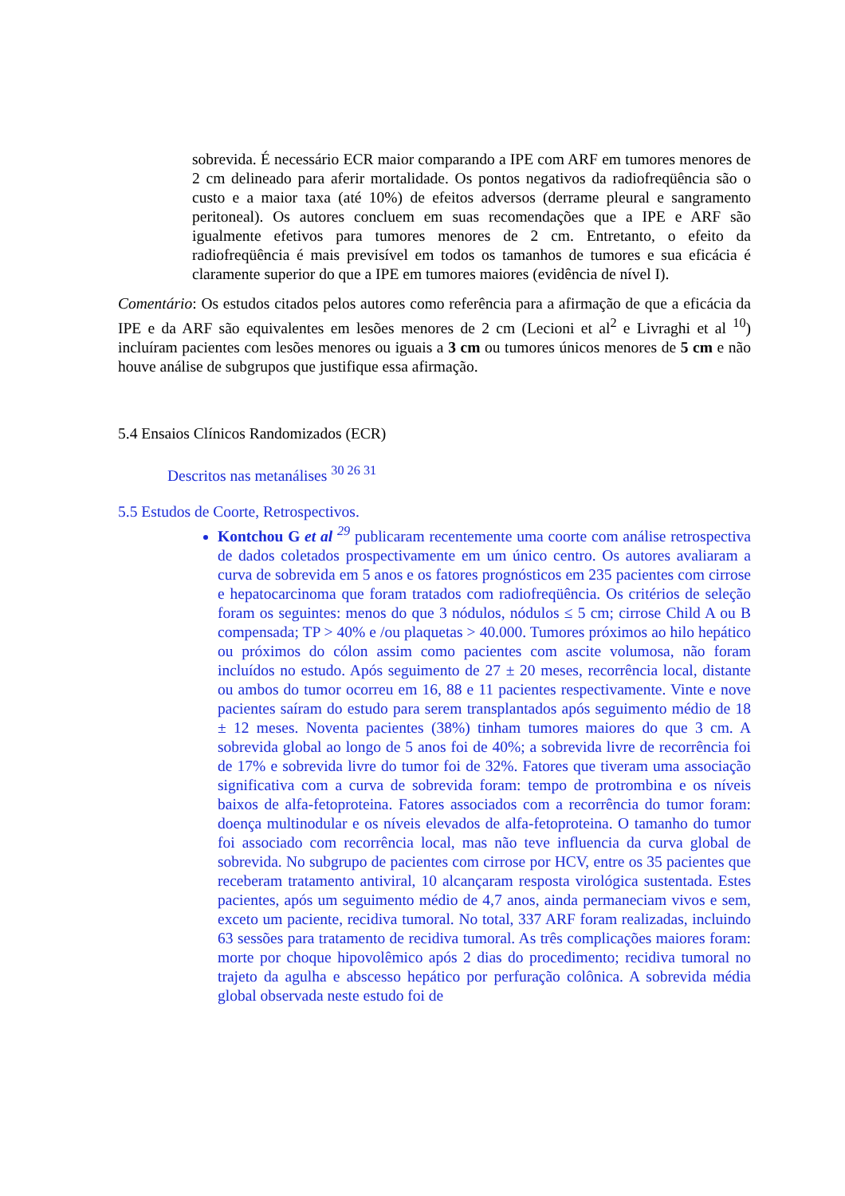sobrevida. É necessário ECR maior comparando a IPE com ARF em tumores menores de 2 cm delineado para aferir mortalidade. Os pontos negativos da radiofreqüência são o custo e a maior taxa (até 10%) de efeitos adversos (derrame pleural e sangramento peritoneal). Os autores concluem em suas recomendações que a IPE e ARF são igualmente efetivos para tumores menores de 2 cm. Entretanto, o efeito da radiofreqüência é mais previsível em todos os tamanhos de tumores e sua eficácia é claramente superior do que a IPE em tumores maiores (evidência de nível I).
Comentário: Os estudos citados pelos autores como referência para a afirmação de que a eficácia da IPE e da ARF são equivalentes em lesões menores de 2 cm (Lecioni et al<sup>2</sup> e Livraghi et al <sup>10</sup>) incluíram pacientes com lesões menores ou iguais a 3 cm ou tumores únicos menores de 5 cm e não houve análise de subgrupos que justifique essa afirmação.
5.4 Ensaios Clínicos Randomizados (ECR)
Descritos nas metanálises <sup>30 26 31</sup>
5.5 Estudos de Coorte, Retrospectivos.
Kontchou G et al <sup>29</sup> publicaram recentemente uma coorte com análise retrospectiva de dados coletados prospectivamente em um único centro. Os autores avaliaram a curva de sobrevida em 5 anos e os fatores prognósticos em 235 pacientes com cirrose e hepatocarcinoma que foram tratados com radiofreqüência. Os critérios de seleção foram os seguintes: menos do que 3 nódulos, nódulos ≤ 5 cm; cirrose Child A ou B compensada; TP > 40% e /ou plaquetas > 40.000. Tumores próximos ao hilo hepático ou próximos do cólon assim como pacientes com ascite volumosa, não foram incluídos no estudo. Após seguimento de 27 ± 20 meses, recorrência local, distante ou ambos do tumor ocorreu em 16, 88 e 11 pacientes respectivamente. Vinte e nove pacientes saíram do estudo para serem transplantados após seguimento médio de 18 ± 12 meses. Noventa pacientes (38%) tinham tumores maiores do que 3 cm. A sobrevida global ao longo de 5 anos foi de 40%; a sobrevida livre de recorrência foi de 17% e sobrevida livre do tumor foi de 32%. Fatores que tiveram uma associação significativa com a curva de sobrevida foram: tempo de protrombina e os níveis baixos de alfa-fetoproteina. Fatores associados com a recorrência do tumor foram: doença multinodular e os níveis elevados de alfa-fetoproteina. O tamanho do tumor foi associado com recorrência local, mas não teve influencia da curva global de sobrevida. No subgrupo de pacientes com cirrose por HCV, entre os 35 pacientes que receberam tratamento antiviral, 10 alcançaram resposta virológica sustentada. Estes pacientes, após um seguimento médio de 4,7 anos, ainda permaneciam vivos e sem, exceto um paciente, recidiva tumoral. No total, 337 ARF foram realizadas, incluindo 63 sessões para tratamento de recidiva tumoral. As três complicações maiores foram: morte por choque hipovolêmico após 2 dias do procedimento; recidiva tumoral no trajeto da agulha e abscesso hepático por perfuração colônica. A sobrevida média global observada neste estudo foi de